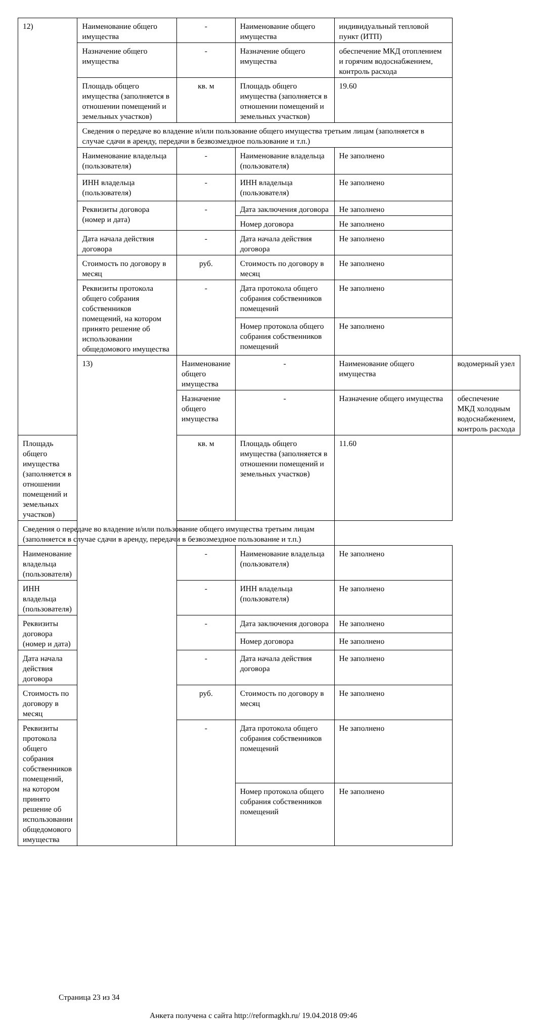| 12) | Наименование общего имущества | - | Наименование общего имущества | индивидуальный тепловой пункт (ИТП) | |
| | Назначение общего имущества | - | Назначение общего имущества | обеспечение МКД отоплением и горячим водоснабжением, контроль расхода | |
| | Площадь общего имущества (заполняется в отношении помещений и земельных участков) | кв. м | Площадь общего имущества (заполняется в отношении помещений и земельных участков) | 19.60 | |
| | Сведения о передаче во владение и/или пользование общего имущества третьим лицам (заполняется в случае сдачи в аренду, передачи в безвозмездное пользование и т.п.) | | | | |
| | Наименование владельца (пользователя) | - | Наименование владельца (пользователя) | Не заполнено | |
| | ИНН владельца (пользователя) | - | ИНН владельца (пользователя) | Не заполнено | |
| | Реквизиты договора (номер и дата) | - | Дата заключения договора | Не заполнено | |
| | | | Номер договора | Не заполнено | |
| | Дата начала действия договора | - | Дата начала действия договора | Не заполнено | |
| | Стоимость по договору в месяц | руб. | Стоимость по договору в месяц | Не заполнено | |
| | Реквизиты протокола общего собрания собственников помещений, на котором принято решение об использовании общедомового имущества | - | Дата протокола общего собрания собственников помещений | Не заполнено | |
| | | | Номер протокола общего собрания собственников помещений | Не заполнено | |
| | 13) | Наименование общего имущества | - | Наименование общего имущества | водомерный узел |
| | | Назначение общего имущества | - | Назначение общего имущества | обеспечение МКД холодным водоснабжением, контроль расхода |
| Площадь общего имущества (заполняется в отношении помещений и земельных участков) | | кв. м | Площадь общего имущества (заполняется в отношении помещений и земельных участков) | 11.60 | |
| Сведения о передаче во владение и/или пользование общего имущества третьим лицам (заполняется в случае сдачи в аренду, передачи в безвозмездное пользование и т.п.) | | | | | |
| Наименование владельца (пользователя) | | - | Наименование владельца (пользователя) | Не заполнено | |
| ИНН владельца (пользователя) | | - | ИНН владельца (пользователя) | Не заполнено | |
| Реквизиты договора (номер и дата) | | - | Дата заключения договора | Не заполнено | |
| | | | Номер договора | Не заполнено | |
| Дата начала действия договора | | - | Дата начала действия договора | Не заполнено | |
| Стоимость по договору в месяц | | руб. | Стоимость по договору в месяц | Не заполнено | |
| Реквизиты протокола общего собрания собственников помещений, на котором принято решение об использовании общедомового имущества | | - | Дата протокола общего собрания собственников помещений | Не заполнено | |
| | | | Номер протокола общего собрания собственников помещений | Не заполнено | |
Страница 23 из 34
Анкета получена с сайта http://reformagkh.ru/ 19.04.2018 09:46